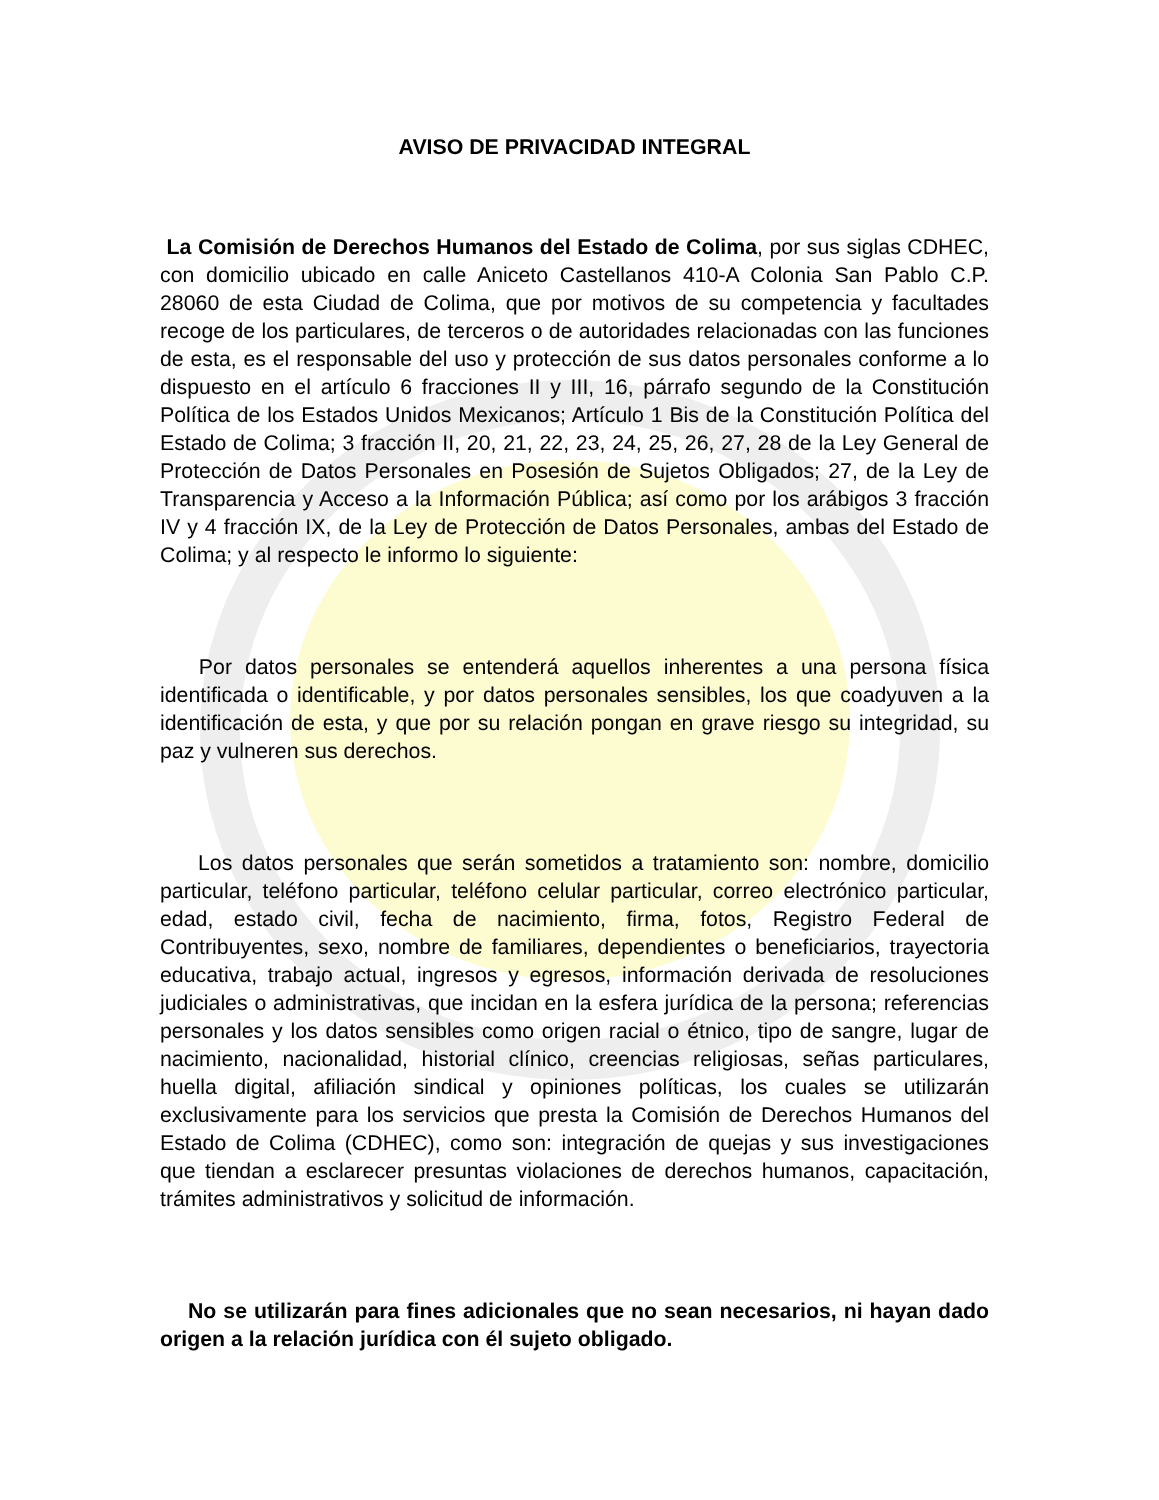AVISO DE PRIVACIDAD INTEGRAL
La Comisión de Derechos Humanos del Estado de Colima, por sus siglas CDHEC, con domicilio ubicado en calle Aniceto Castellanos 410-A Colonia San Pablo C.P. 28060 de esta Ciudad de Colima, que por motivos de su competencia y facultades recoge de los particulares, de terceros o de autoridades relacionadas con las funciones de esta, es el responsable del uso y protección de sus datos personales conforme a lo dispuesto en el artículo 6 fracciones II y III, 16, párrafo segundo de la Constitución Política de los Estados Unidos Mexicanos; Artículo 1 Bis de la Constitución Política del Estado de Colima; 3 fracción II, 20, 21, 22, 23, 24, 25, 26, 27, 28 de la Ley General de Protección de Datos Personales en Posesión de Sujetos Obligados; 27, de la Ley de Transparencia y Acceso a la Información Pública; así como por los arábigos 3 fracción IV y 4 fracción IX, de la Ley de Protección de Datos Personales, ambas del Estado de Colima; y al respecto le informo lo siguiente:
Por datos personales se entenderá aquellos inherentes a una persona física identificada o identificable, y por datos personales sensibles, los que coadyuven a la identificación de esta, y que por su relación pongan en grave riesgo su integridad, su paz y vulneren sus derechos.
Los datos personales que serán sometidos a tratamiento son: nombre, domicilio particular, teléfono particular, teléfono celular particular, correo electrónico particular, edad, estado civil, fecha de nacimiento, firma, fotos, Registro Federal de Contribuyentes, sexo, nombre de familiares, dependientes o beneficiarios, trayectoria educativa, trabajo actual, ingresos y egresos, información derivada de resoluciones judiciales o administrativas, que incidan en la esfera jurídica de la persona; referencias personales y los datos sensibles como origen racial o étnico, tipo de sangre, lugar de nacimiento, nacionalidad, historial clínico, creencias religiosas, señas particulares, huella digital, afiliación sindical y opiniones políticas, los cuales se utilizarán exclusivamente para los servicios que presta la Comisión de Derechos Humanos del Estado de Colima (CDHEC), como son: integración de quejas y sus investigaciones que tiendan a esclarecer presuntas violaciones de derechos humanos, capacitación, trámites administrativos y solicitud de información.
No se utilizarán para fines adicionales que no sean necesarios, ni hayan dado origen a la relación jurídica con él sujeto obligado.